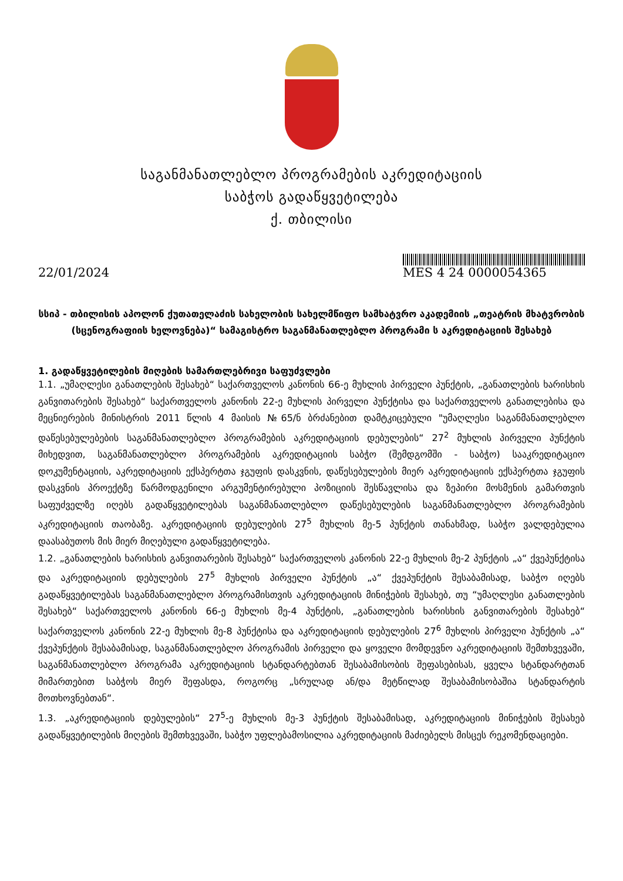საგანმანათლებლო პროგრამების აკრედიტაციის
საბჭოს გადაწყვეტილება
ქ. თბილისი
22/01/2024
MES 4 24 0000054365
სსიპ - თბილისის აპოლონ ქუთათელაძის სახელობის სახელმწიფო სამხატვრო აკადემიის „თეატრის მხატვრობის (სცენოგრაფიის ხელოვნება)“ სამაგისტრო საგანმანათლებლო პროგრამი ს აკრედიტაციის შესახებ
1. გადაწყვეტილების მიღების სამართლებრივი საფუძვლები
1.1. „უმაღლესი განათლების შესახებ“ საქართველოს კანონის 66-ე მუხლის პირველი პუნქტის, „განათლების ხარისხის განვითარების შესახებ“ საქართველოს კანონის 22-ე მუხლის პირველი პუნქტისა და საქართველოს განათლებისა და მეცნიერების მინისტრის 2011 წლის 4 მაისის №65/ნ ბრძანებით დამტკიცებული "უმაღლესი საგანმანათლებლო დაწესებულებების საგანმანათლებლო პროგრამების აკრედიტაციის დებულების“ 27<sup>2</sup> მუხლის პირველი პუნქტის მიხედვით, საგანმანათლებლო პროგრამების აკრედიტაციის საბჭო (შემდგომში - საბჭო) სააკრედიტაციო დოკუმენტაციის, აკრედიტაციის ექსპერტთა ჯგუფის დასკვნის, დაწესებულების მიერ აკრედიტაციის ექსპერტთა ჯგუფის დასკვნის პროექტზე წარმოდგენილი არგუმენტირებული პოზიციის შესწავლისა და ზეპირი მოსმენის გამართვის საფუძველზე იღებს გადაწყვეტილებას საგანმანათლებლო დაწესებულების საგანმანათლებლო პროგრამების აკრედიტაციის თაობაზე. აკრედიტაციის დებულების 27<sup>5</sup> მუხლის მე-5 პუნქტის თანახმად, საბჭო ვალდებულია დაასაბუთოს მის მიერ მიღებული გადაწყვეტილება.
1.2. „განათლების ხარისხის განვითარების შესახებ“ საქართველოს კანონის 22-ე მუხლის მე-2 პუნქტის „ა“ ქვეპუნქტისა და აკრედიტაციის დებულების 27<sup>5</sup> მუხლის პირველი პუნქტის „ა“ ქვეპუნქტის შესაბამისად, საბჭო იღებს გადაწყვეტილებას საგანმანათლებლო პროგრამისთვის აკრედიტაციის მინიჭების შესახებ, თუ “უმაღლესი განათლების შესახებ“ საქართველოს კანონის 66-ე მუხლის მე-4 პუნქტის, „განათლების ხარისხის განვითარების შესახებ“ საქართველოს კანონის 22-ე მუხლის მე-8 პუნქტისა და აკრედიტაციის დებულების 27<sup>6</sup> მუხლის პირველი პუნქტის „ა“ ქვეპუნქტის შესაბამისად, საგანმანათლებლო პროგრამის პირველი და ყოველი მომდევნო აკრედიტაციის შემთხვევაში, საგანმანათლებლო პროგრამა აკრედიტაციის სტანდარტებთან შესაბამისობის შეფასებისას, ყველა სტანდარტთან მიმართებით საბჭოს მიერ შეფასდა, როგორც „სრულად ან/და მეტწილად შესაბამისობაშია სტანდარტის მოთხოვნებთან“.
1.3. „აკრედიტაციის დებულების“ 27<sup>5</sup>-ე მუხლის მე-3 პუნქტის შესაბამისად, აკრედიტაციის მინიჭების შესახებ გადაწყვეტილების მიღების შემთხვევაში, საბჭო უფლებამოსილია აკრედიტაციის მაძიებელს მისცეს რეკომენდაციები.